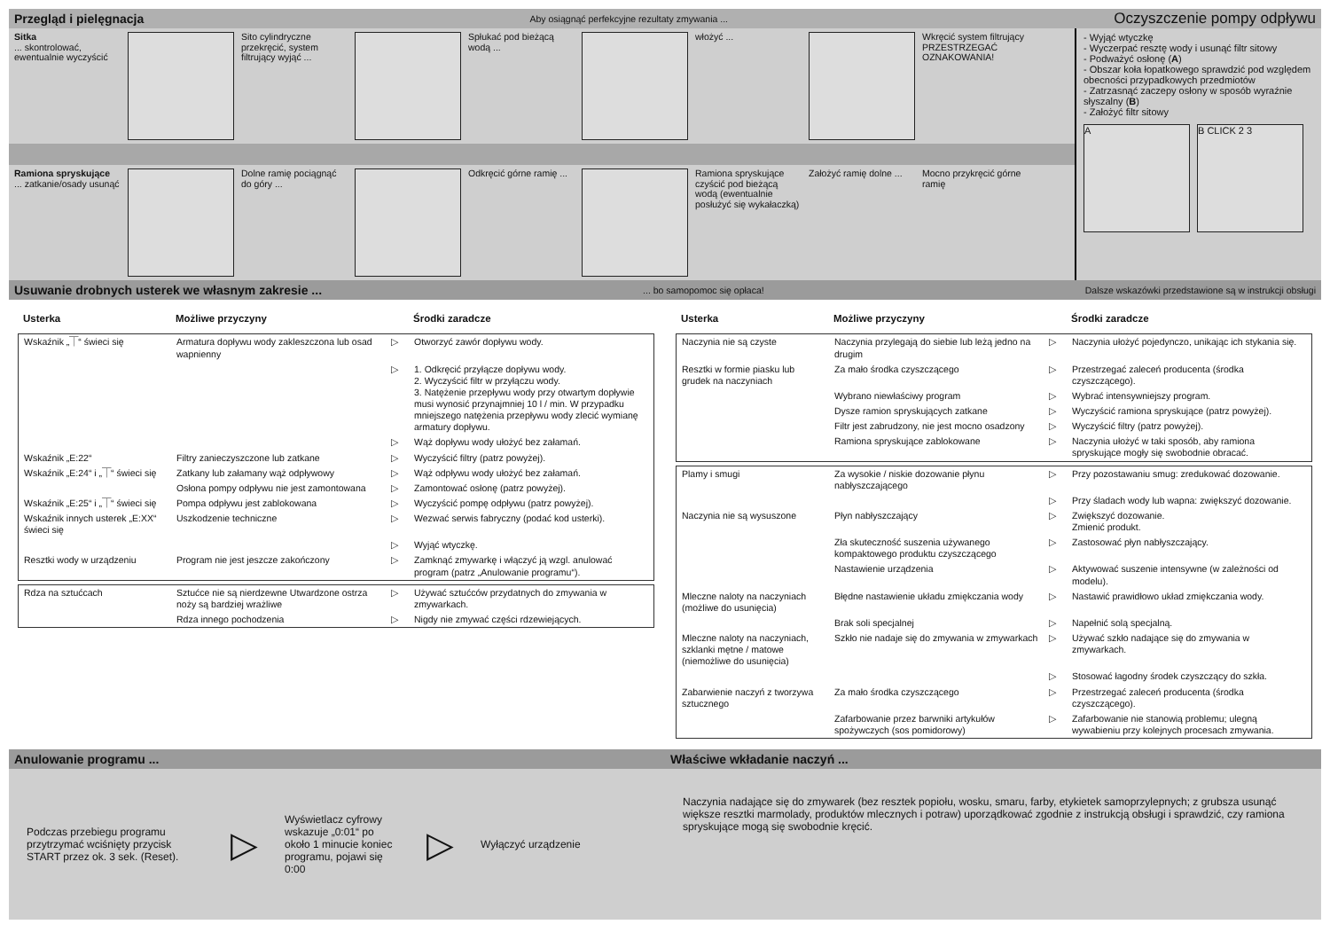Przegląd i pielęgnacja Aby osiągnąć perfekcyjne rezultaty zmywania ... Oczyszczenie pompy odpływu
Sitka
... skontrolować, ewentualnie wyczyścić
Sito cylindryczne przekręcić, system filtrujący wyjąć ...
Spłukać pod bieżącą wodą ...
włożyć ... Wkręcić system filtrujący PRZESTRZEGAĆ OZNAKOWANIA!
Ramiona spryskujące
... zatkanie/osady usunąć
Dolne ramię pociągnąć do góry ...
Odkręcić górne ramię ...
Ramiona spryskujące czyścić pod bieżącą wodą (ewentualnie posłużyć się wykałaczką)
Założyć ramię dolne ...
Mocno przykręcić górne ramię
- Wyjąć wtyczkę
- Wyczerpać resztę wody i usunąć filtr sitowy
- Podważyć osłonę (A)
- Obszar koła łopatkowego sprawdzić pod względem obecności przypadkowych przedmiotów
- Zatrzasnąć zaczepy osłony w sposób wyraźnie słyszalny (B)
- Założyć filtr sitowy
A B CLICK 2 3
Usuwanie drobnych usterek we własnym zakresie ...... bo samopomoc się opłaca! Dalsze wskazówki przedstawione są w instrukcji obsługi
| Usterka | Możliwe przyczyny | | Środki zaradcze |
| --- | --- | --- | --- |
| Wskaźnik „⏉“ świeci się | Armatura dopływu wody zakleszczona lub osad wapnienny | ▷ | Otworzyć zawór dopływu wody. |
| | | ▷ | 1. Odkręcić przyłącze dopływu wody. 2. Wyczyścić filtr w przyłączu wody. 3. Natężenie przepływu wody przy otwartym dopływie musi wynosić przynajmniej 10 l / min. W przypadku mniejszego natężenia przepływu wody zlecić wymianę armatury dopływu. |
| | | ▷ | Wąż dopływu wody ułożyć bez załamań. |
| Wskaźnik „E:22“ | Filtry zanieczyszczone lub zatkane | ▷ | Wyczyścić filtry (patrz powyżej). |
| Wskaźnik „E:24“ i „⏉“ świeci się | Zatkany lub załamany wąż odpływowy | ▷ | Wąż odpływu wody ułożyć bez załamań. |
| | Osłona pompy odpływu nie jest zamontowana | ▷ | Zamontować osłonę (patrz powyżej). |
| Wskaźnik „E:25“ i „⏉“ świeci się | Pompa odpływu jest zablokowana | ▷ | Wyczyścić pompę odpływu (patrz powyżej). |
| Wskaźnik innych usterek „E:XX“ świeci się | Uszkodzenie techniczne | ▷ | Wezwać serwis fabryczny (podać kod usterki). |
| | | ▷ | Wyjąć wtyczkę. |
| Resztki wody w urządzeniu | Program nie jest jeszcze zakończony | ▷ | Zamknąć zmywarkę i włączyć ją wzgl. anulować program (patrz „Anulowanie programu“). |
| Rdza na sztućcach | Sztućce nie są nierdzewne Utwardzone ostrza noży są bardziej wrażliwe | ▷ | Używać sztućców przydatnych do zmywania w zmywarkach. |
| | Rdza innego pochodzenia | ▷ | Nigdy nie zmywać części rdzewiejących. |
| Usterka | Możliwe przyczyny | | Środki zaradcze |
| --- | --- | --- | --- |
| Naczynia nie są czyste | Naczynia przylegają do siebie lub leżą jedno na drugim | ▷ | Naczynia ułożyć pojedynczo, unikając ich stykania się. |
| Resztki w formie piasku lub grudek na naczyniach | Za mało środka czyszczącego | ▷ | Przestrzegać zaleceń producenta (środka czyszczącego). |
| | Wybrano niewłaściwy program | ▷ | Wybrać intensywniejszy program. |
| | Dysze ramion spryskujących zatkane | ▷ | Wyczyścić ramiona spryskujące (patrz powyżej). |
| | Filtr jest zabrudzony, nie jest mocno osadzony | ▷ | Wyczyścić filtry (patrz powyżej). |
| | Ramiona spryskujące zablokowane | ▷ | Naczynia ułożyć w taki sposób, aby ramiona spryskujące mogły się swobodnie obracać. |
| Plamy i smugi | Za wysokie / niskie dozowanie płynu nabłyszczającego | ▷ | Przy pozostawaniu smug: zredukować dozowanie. |
| | | ▷ | Przy śladach wody lub wapna: zwiększyć dozowanie. |
| Naczynia nie są wysuszone | Płyn nabłyszczający | ▷ | Zwiększyć dozowanie. Zmienić produkt. |
| | Zła skuteczność suszenia używanego kompaktowego produktu czyszczącego | ▷ | Zastosować płyn nabłyszczający. |
| | Nastawienie urządzenia | ▷ | Aktywować suszenie intensywne (w zależności od modelu). |
| Mleczne naloty na naczyniach (możliwe do usunięcia) | Błędne nastawienie układu zmiękczania wody | ▷ | Nastawić prawidłowo układ zmiękczania wody. |
| | Brak soli specjalnej | ▷ | Napełnić solą specjalną. |
| Mleczne naloty na naczyniach, szklanki mętne / matowe (niemożliwe do usunięcia) | Szkło nie nadaje się do zmywania w zmywarkach | ▷ | Używać szkło nadające się do zmywania w zmywarkach. |
| | | ▷ | Stosować łagodny środek czyszczący do szkła. |
| Zabarwienie naczyń z tworzywa sztucznego | Za mało środka czyszczącego | ▷ | Przestrzegać zaleceń producenta (środka czyszczącego). |
| | Zafarbowanie przez barwniki artykułów spożywczych (sos pomidorowy) | ▷ | Zafarbowanie nie stanowią problemu; ulegną wywabieniu przy kolejnych procesach zmywania. |
Anulowanie programu ...
Podczas przebiegu programu przytrzymać wciśnięty przycisk START przez ok. 3 sek. (Reset).
▷
Wyświetlacz cyfrowy wskazuje „0:01“ po około 1 minucie koniec programu, pojawi się 0:00
▷
Wyłączyć urządzenie
Właściwe wkładanie naczyń ...
Naczynia nadające się do zmywarek (bez resztek popiołu, wosku, smaru, farby, etykietek samoprzylepnych; z grubsza usunąć większe resztki marmolady, produktów mlecznych i potraw) uporządkować zgodnie z instrukcją obsługi i sprawdzić, czy ramiona spryskujące mogą się swobodnie kręcić.